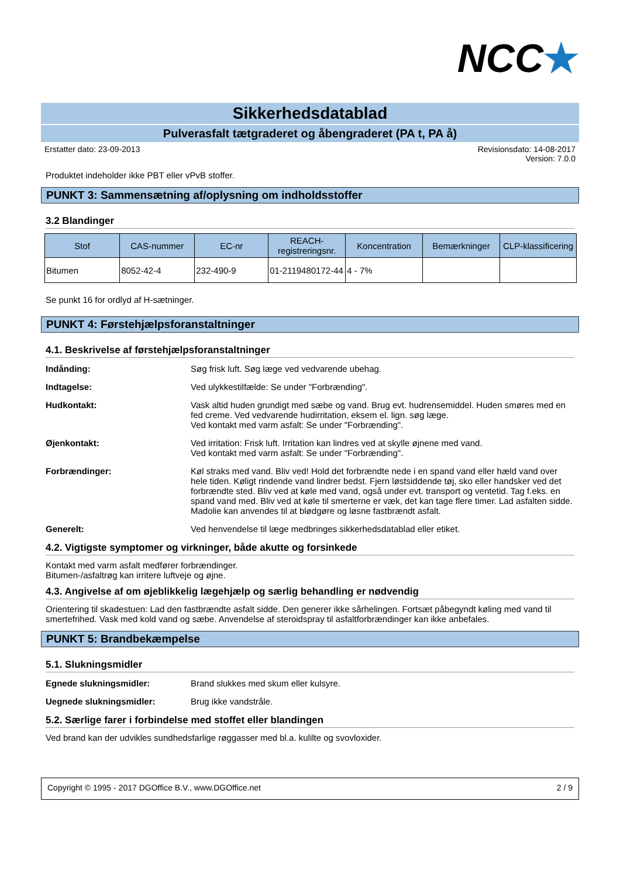NCC★
Sikkerhedsdatablad
Pulverasfalt tætgraderet og åbengraderet (PA t, PA å)
Erstatter dato: 23-09-2013 Revisionsdato: 14-08-2017
Version: 7.0.0
Produktet indeholder ikke PBT eller vPvB stoffer.
PUNKT 3: Sammensætning af/oplysning om indholdsstoffer
3.2 Blandinger
| Stof | CAS-nummer | EC-nr | REACH-registreringsnr. | Koncentration | Bemærkninger | CLP-klassificering |
| --- | --- | --- | --- | --- | --- | --- |
| Bitumen | 8052-42-4 | 232-490-9 | 01-2119480172-44 | 4 - 7% | | |
Se punkt 16 for ordlyd af H-sætninger.
PUNKT 4: Førstehjælpsforanstaltninger
4.1. Beskrivelse af førstehjælpsforanstaltninger
Indånding: Søg frisk luft. Søg læge ved vedvarende ubehag.
Indtagelse: Ved ulykkestilfælde: Se under "Forbrænding".
Hudkontakt: Vask altid huden grundigt med sæbe og vand. Brug evt. hudrensemiddel. Huden smøres med en fed creme. Ved vedvarende hudirritation, eksem el. lign. søg læge.
Ved kontakt med varm asfalt: Se under "Forbrænding".
Øjenkontakt: Ved irritation: Frisk luft. Irritation kan lindres ved at skylle øjnene med vand.
Ved kontakt med varm asfalt: Se under "Forbrænding".
Forbrændinger: Køl straks med vand. Bliv ved! Hold det forbrændte nede i en spand vand eller hæld vand over hele tiden. Køligt rindende vand lindrer bedst. Fjern løstsiddende tøj, sko eller handsker ved det forbrændte sted. Bliv ved at køle med vand, også under evt. transport og ventetid. Tag f.eks. en spand vand med. Bliv ved at køle til smerterne er væk, det kan tage flere timer. Lad asfalten sidde. Madolie kan anvendes til at blødgøre og løsne fastbrændt asfalt.
Generelt: Ved henvendelse til læge medbringes sikkerhedsdatablad eller etiket.
4.2. Vigtigste symptomer og virkninger, både akutte og forsinkede
Kontakt med varm asfalt medfører forbrændinger.
Bitumen-/asfaltrøg kan irritere luftveje og øjne.
4.3. Angivelse af om øjeblikkelig lægehjælp og særlig behandling er nødvendig
Orientering til skadestuen: Lad den fastbrændte asfalt sidde. Den generer ikke sårhelingen. Fortsæt påbegyndt køling med vand til smertefrihed. Vask med kold vand og sæbe. Anvendelse af steroidspray til asfaltforbrændinger kan ikke anbefales.
PUNKT 5: Brandbekæmpelse
5.1. Slukningsmidler
Egnede slukningsmidler: Brand slukkes med skum eller kulsyre.
Uegnede slukningsmidler: Brug ikke vandstråle.
5.2. Særlige farer i forbindelse med stoffet eller blandingen
Ved brand kan der udvikles sundhedsfarlige røggasser med bl.a. kulilte og svovloxider.
Copyright © 1995 - 2017 DGOffice B.V., www.DGOffice.net
2 / 9